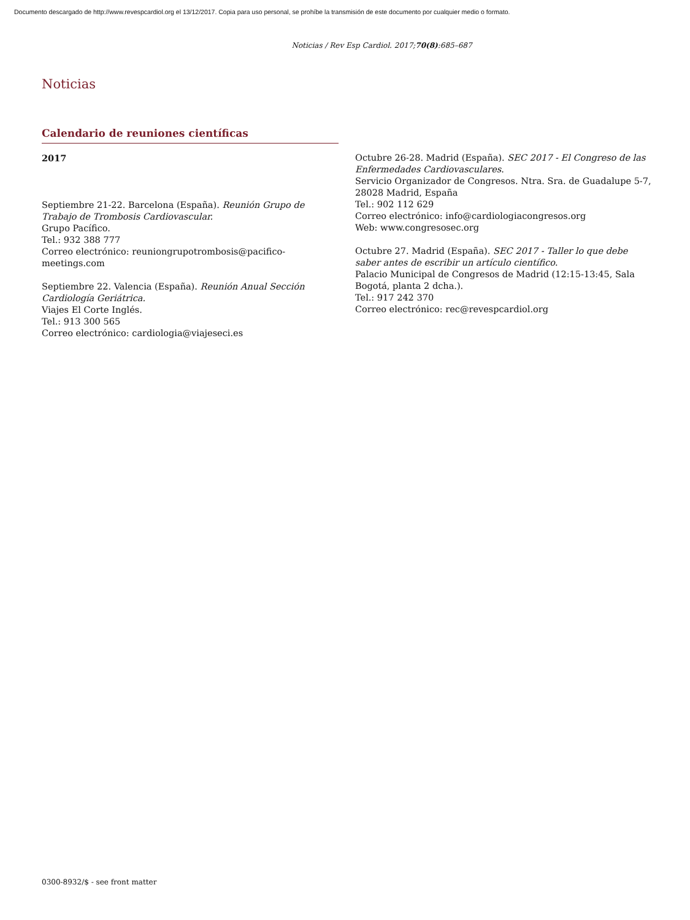Documento descargado de http://www.revespcardiol.org el 13/12/2017. Copia para uso personal, se prohíbe la transmisión de este documento por cualquier medio o formato.
Noticias / Rev Esp Cardiol. 2017;70(8):685–687
Noticias
Calendario de reuniones científicas
2017
Septiembre 21-22. Barcelona (España). Reunión Grupo de Trabajo de Trombosis Cardiovascular.
Grupo Pacífico.
Tel.: 932 388 777
Correo electrónico: reuniongrupotrombosis@pacifico-meetings.com
Septiembre 22. Valencia (España). Reunión Anual Sección Cardiología Geriátrica.
Viajes El Corte Inglés.
Tel.: 913 300 565
Correo electrónico: cardiologia@viajeseci.es
Octubre 26-28. Madrid (España). SEC 2017 - El Congreso de las Enfermedades Cardiovasculares.
Servicio Organizador de Congresos. Ntra. Sra. de Guadalupe 5-7, 28028 Madrid, España
Tel.: 902 112 629
Correo electrónico: info@cardiologiacongresos.org
Web: www.congresosec.org
Octubre 27. Madrid (España). SEC 2017 - Taller lo que debe saber antes de escribir un artículo científico.
Palacio Municipal de Congresos de Madrid (12:15-13:45, Sala Bogotá, planta 2 dcha.).
Tel.: 917 242 370
Correo electrónico: rec@revespcardiol.org
0300-8932/$ - see front matter